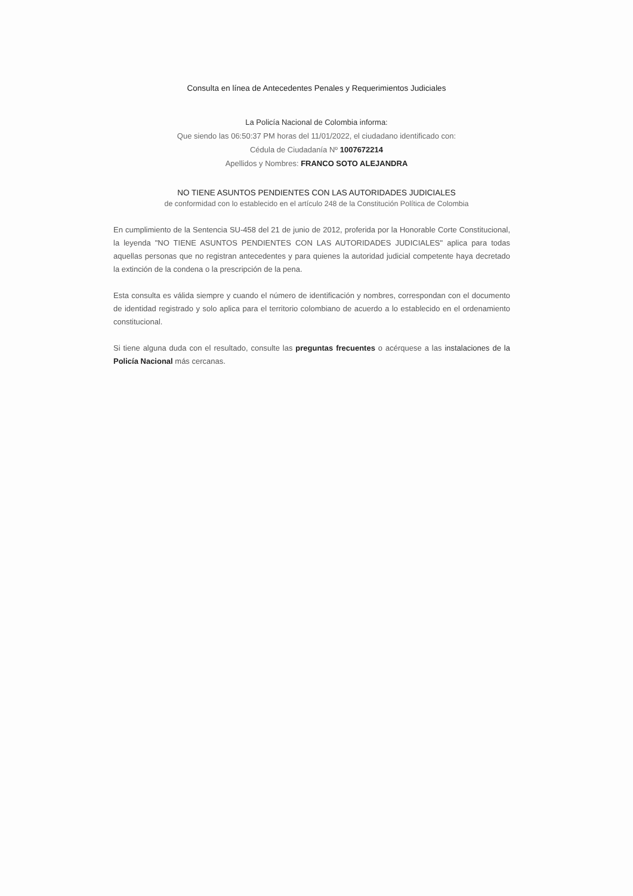Consulta en línea de Antecedentes Penales y Requerimientos Judiciales
La Policía Nacional de Colombia informa:
Que siendo las 06:50:37 PM horas del 11/01/2022, el ciudadano identificado con:
Cédula de Ciudadanía Nº 1007672214
Apellidos y Nombres: FRANCO SOTO ALEJANDRA
NO TIENE ASUNTOS PENDIENTES CON LAS AUTORIDADES JUDICIALES
de conformidad con lo establecido en el artículo 248 de la Constitución Política de Colombia
En cumplimiento de la Sentencia SU-458 del 21 de junio de 2012, proferida por la Honorable Corte Constitucional, la leyenda "NO TIENE ASUNTOS PENDIENTES CON LAS AUTORIDADES JUDICIALES" aplica para todas aquellas personas que no registran antecedentes y para quienes la autoridad judicial competente haya decretado la extinción de la condena o la prescripción de la pena.
Esta consulta es válida siempre y cuando el número de identificación y nombres, correspondan con el documento de identidad registrado y solo aplica para el territorio colombiano de acuerdo a lo establecido en el ordenamiento constitucional.
Si tiene alguna duda con el resultado, consulte las preguntas frecuentes o acérquese a las instalaciones de la Policía Nacional más cercanas.